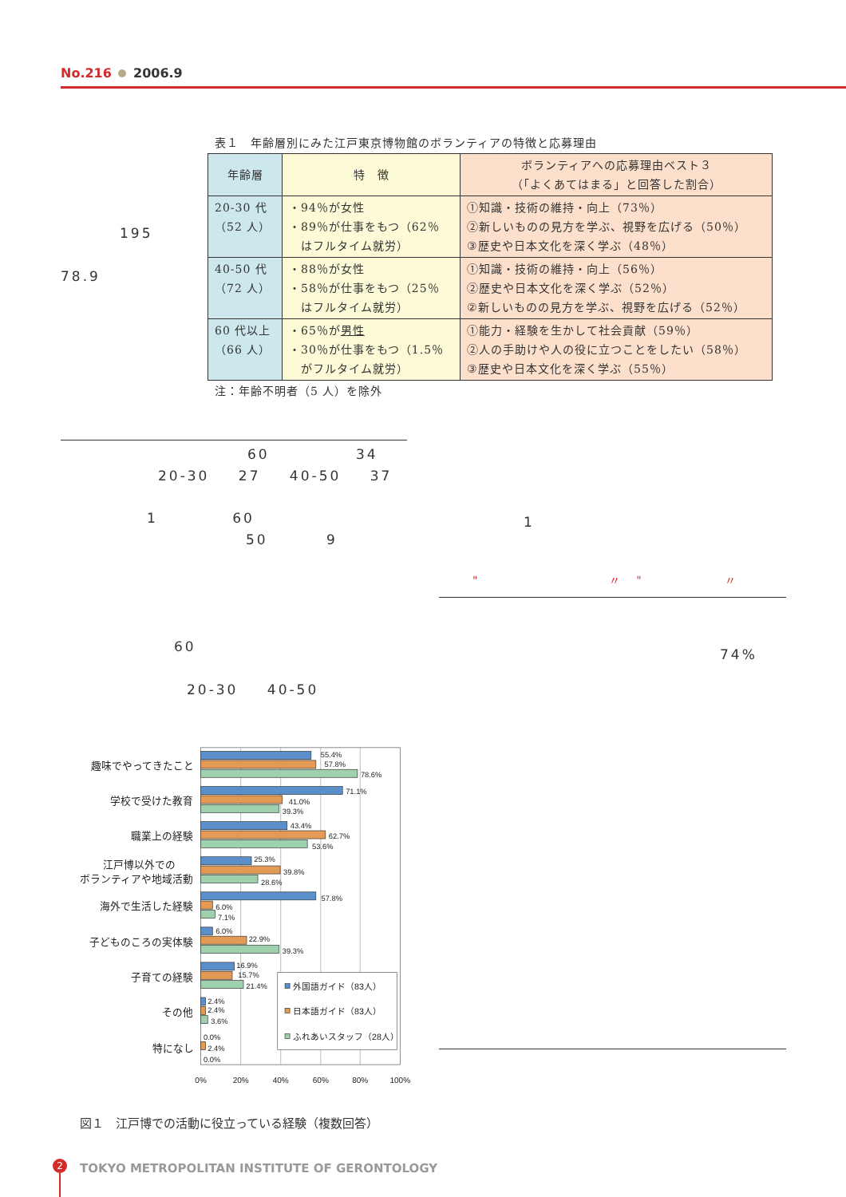No.216 2006.9
表１　年齢層別にみた江戸東京博物館のボランティアの特徴と応募理由
| 年齢層 | 特 徴 | ボランティアへの応募理由ベスト３ （「よくあてはまる」と回答した割合） |
| --- | --- | --- |
| 20-30 代 （52 人） | ・94％が女性 ・89％が仕事をもつ（62％ はフルタイム就労） | ①知識・技術の維持・向上（73％） ②新しいものの見方を学ぶ、視野を広げる（50％） ③歴史や日本文化を深く学ぶ（48％） |
| 40-50 代 （72 人） | ・88％が女性 ・58％が仕事をもつ（25％ はフルタイム就労） | ①知識・技術の維持・向上（56％） ②歴史や日本文化を深く学ぶ（52％） ②新しいものの見方を学ぶ、視野を広げる（52％） |
| 60 代以上 （66 人） | ・65％が 男性 ・30％が仕事をもつ（1.5％ がフルタイム就労） | ①能力・経験を生かして社会貢献（59％） ②人の手助けや人の役に立つことをしたい（58％） ③歴史や日本文化を深く学ぶ（55％） |
注：年齢不明者（5 人）を除外
195
78.9
60 34
20-30 27 40-50 37
1 60
50 9
1
" 〃 " 〃
60 74%
20-30 40-50
趣味でやってきたこと
学校で受けた教育
職業上の経験
江戸博以外での
ボランティアや地域活動
海外で生活した経験
子どものころの実体験
子育ての経験
その他
特になし
55.4%
57.8%
78.6%
71.1%
41.0%
39.3%
43.4%
62.7%
53.6%
25.3%
39.8%
28.6%
57.8%
6.0%
7.1%
6.0%
22.9%
39.3%
16.9%
15.7%
21.4%
2.4%
2.4%
3.6%
0.0%
2.4%
0.0%
外国語ガイド（83人）
日本語ガイド（83人）
ふれあいスタッフ（28人）
0%
20%
40%
60%
80%
100%
図１　江戸博での活動に役立っている経験（複数回答）
2
TOKYO METROPOLITAN INSTITUTE OF GERONTOLOGY